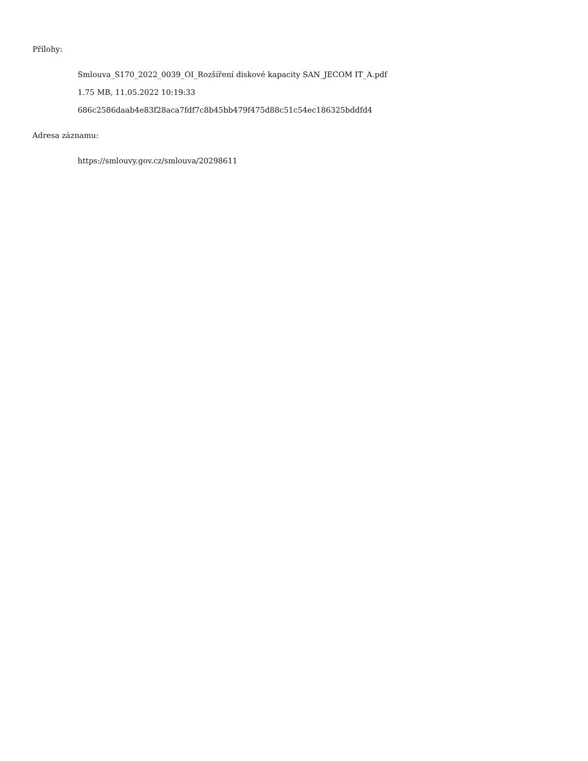Přílohy:
Smlouva_S170_2022_0039_OI_Rozšíření diskové kapacity SAN_JECOM IT_A.pdf
1.75 MB, 11.05.2022 10:19:33
686c2586daab4e83f28aca7fdf7c8b45bb479f475d88c51c54ec186325bddfd4
Adresa záznamu:
https://smlouvy.gov.cz/smlouva/20298611